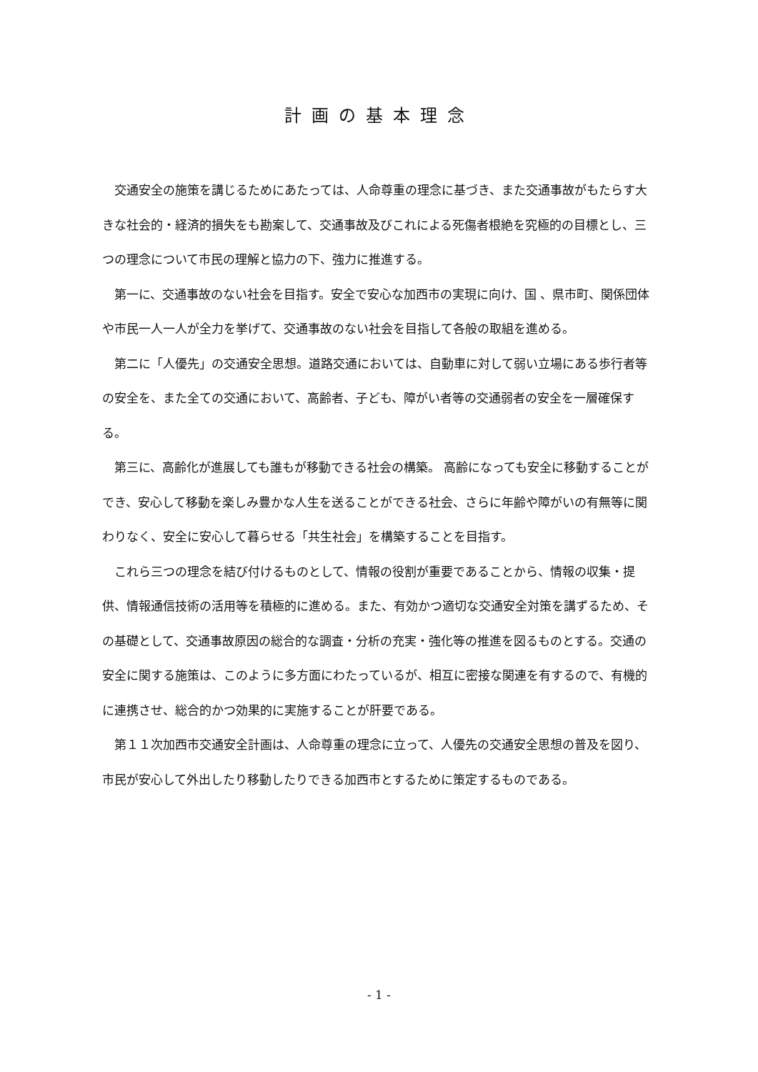計画の基本理念
交通安全の施策を講じるためにあたっては、人命尊重の理念に基づき、また交通事故がもたらす大きな社会的・経済的損失をも勘案して、交通事故及びこれによる死傷者根絶を究極的の目標とし、三つの理念について市民の理解と協力の下、強力に推進する。
第一に、交通事故のない社会を目指す。安全で安心な加西市の実現に向け、国 、県市町、関係団体や市民一人一人が全力を挙げて、交通事故のない社会を目指して各般の取組を進める。
第二に「人優先」の交通安全思想。道路交通においては、自動車に対して弱い立場にある歩行者等の安全を、また全ての交通において、高齢者、子ども、障がい者等の交通弱者の安全を一層確保する。
第三に、高齢化が進展しても誰もが移動できる社会の構築。 高齢になっても安全に移動することができ、安心して移動を楽しみ豊かな人生を送ることができる社会、さらに年齢や障がいの有無等に関わりなく、安全に安心して暮らせる「共生社会」を構築することを目指す。
これら三つの理念を結び付けるものとして、情報の役割が重要であることから、情報の収集・提供、情報通信技術の活用等を積極的に進める。また、有効かつ適切な交通安全対策を講ずるため、その基礎として、交通事故原因の総合的な調査・分析の充実・強化等の推進を図るものとする。交通の安全に関する施策は、このように多方面にわたっているが、相互に密接な関連を有するので、有機的に連携させ、総合的かつ効果的に実施することが肝要である。
第１１次加西市交通安全計画は、人命尊重の理念に立って、人優先の交通安全思想の普及を図り、市民が安心して外出したり移動したりできる加西市とするために策定するものである。
- 1 -